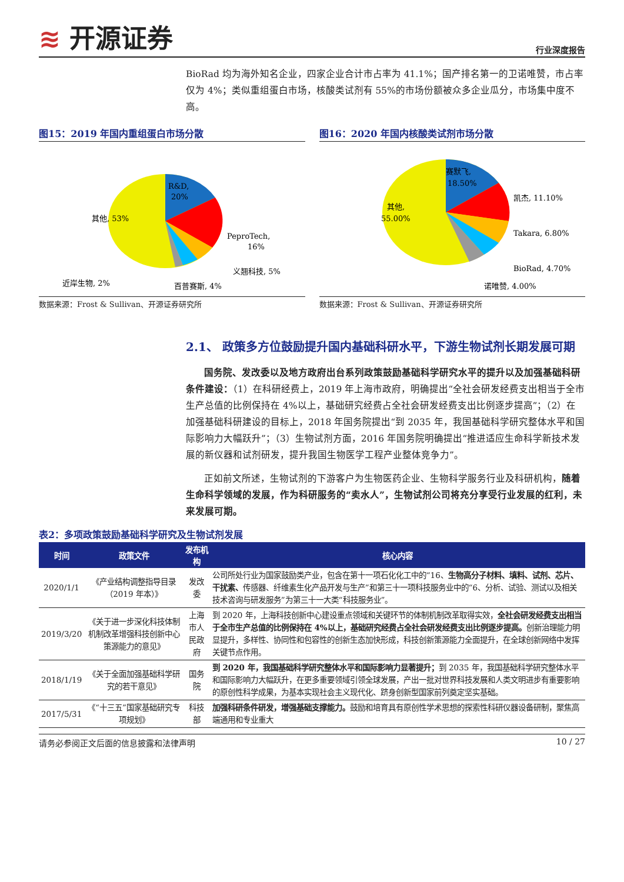≋ 开源证券
行业深度报告
BioRad 均为海外知名企业，四家企业合计市占率为 41.1%；国产排名第一的卫诺唯赞，市占率仅为 4%；类似重组蛋白市场，核酸类试剂有 55%的市场份额被众多企业瓜分，市场集中度不高。
图15：2019 年国内重组蛋白市场分散
R&D,
20%
其他, 53%
PeproTech,
16%
义翘科技, 5%
百普赛斯, 4%
近岸生物, 2%
数据来源：Frost & Sullivan、开源证券研究所
图16：2020 年国内核酸类试剂市场分散
赛默飞,
18.50%
其他,
55.00%
凯杰, 11.10%
Takara, 6.80%
BioRad, 4.70%
诺唯赞, 4.00%
数据来源：Frost & Sullivan、开源证券研究所
2.1、 政策多方位鼓励提升国内基础科研水平，下游生物试剂长期发展可期
国务院、发改委以及地方政府出台系列政策鼓励基础科学研究水平的提升以及加强基础科研条件建设：（1）在科研经费上，2019 年上海市政府，明确提出“全社会研发经费支出相当于全市生产总值的比例保持在 4%以上，基础研究经费占全社会研发经费支出比例逐步提高”；（2）在加强基础科研建设的目标上，2018 年国务院提出“到 2035 年，我国基础科学研究整体水平和国际影响力大幅跃升”；（3）生物试剂方面，2016 年国务院明确提出“推进适应生命科学新技术发展的新仪器和试剂研发，提升我国生物医学工程产业整体竞争力”。
正如前文所述，生物试剂的下游客户为生物医药企业、生物科学服务行业及科研机构，随着生命科学领域的发展，作为科研服务的“卖水人”，生物试剂公司将充分享受行业发展的红利，未来发展可期。
表2：多项政策鼓励基础科学研究及生物试剂发展
| 时间 | 政策文件 | 发布机构 | 核心内容 |
| --- | --- | --- | --- |
| 2020/1/1 | 《产业结构调整指导目录（2019 年本）》 | 发改委 | 公司所处行业为国家鼓励类产业，包含在第十一项石化化工中的“16、 生物高分子材料、填料、试剂、芯片、干扰素、 传感器、纤维素生化产品开发与生产”和第三十一项科技服务业中的“6、分析、试验、测试以及相关技术咨询与研发服务”为第三十一大类“科技服务业”。 |
| 2019/3/20 | 《关于进一步深化科技体制机制改革增强科技创新中心策源能力的意见》 | 上海市人民政府 | 到 2020 年，上海科技创新中心建设重点领域和关键环节的体制机制改革取得实效， 全社会研发经费支出相当于全市生产总值的比例保持在 4%以上，基础研究经费占全社会研发经费支出比例逐步提高。 创新治理能力明显提升，多样性、协同性和包容性的创新生态加快形成，科技创新策源能力全面提升，在全球创新网络中发挥关键节点作用。 |
| 2018/1/19 | 《关于全面加强基础科学研究的若干意见》 | 国务院 | 到 2020 年，我国基础科学研究整体水平和国际影响力显著提升； 到 2035 年，我国基础科学研究整体水平和国际影响力大幅跃升，在更多重要领域引领全球发展，产出一批对世界科技发展和人类文明进步有重要影响的原创性科学成果，为基本实现社会主义现代化、跻身创新型国家前列奠定坚实基础。 |
| 2017/5/31 | 《“十三五”国家基础研究专项规划》 | 科技部 | 加强科研条件研发，增强基础支撑能力。 鼓励和培育具有原创性学术思想的探索性科研仪器设备研制，聚焦高端通用和专业重大 |
请务必参阅正文后面的信息披露和法律声明 10 / 27